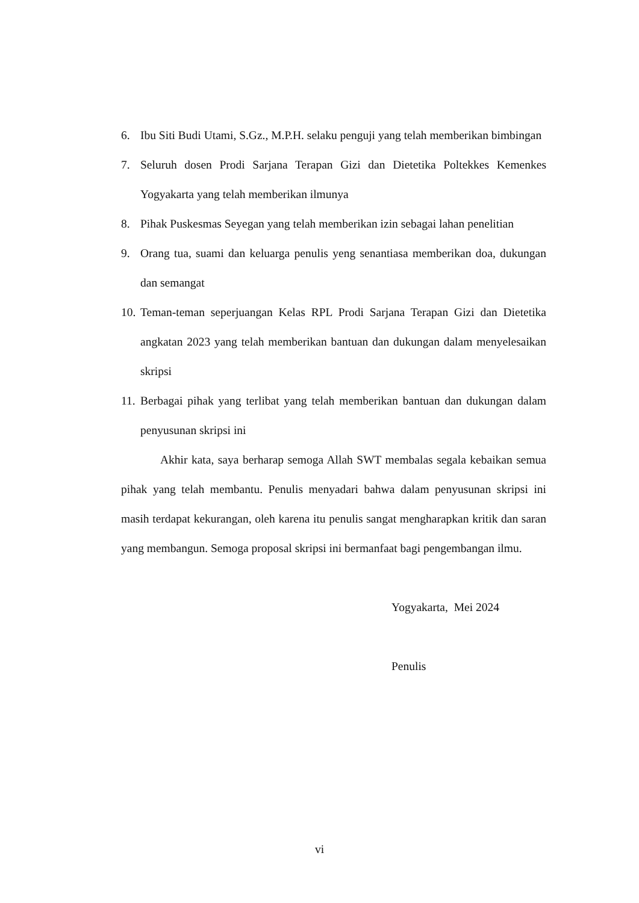6. Ibu Siti Budi Utami, S.Gz., M.P.H. selaku penguji yang telah memberikan bimbingan
7. Seluruh dosen Prodi Sarjana Terapan Gizi dan Dietetika Poltekkes Kemenkes Yogyakarta yang telah memberikan ilmunya
8. Pihak Puskesmas Seyegan yang telah memberikan izin sebagai lahan penelitian
9. Orang tua, suami dan keluarga penulis yeng senantiasa memberikan doa, dukungan dan semangat
10. Teman-teman seperjuangan Kelas RPL Prodi Sarjana Terapan Gizi dan Dietetika angkatan 2023 yang telah memberikan bantuan dan dukungan dalam menyelesaikan skripsi
11. Berbagai pihak yang terlibat yang telah memberikan bantuan dan dukungan dalam penyusunan skripsi ini
Akhir kata, saya berharap semoga Allah SWT membalas segala kebaikan semua pihak yang telah membantu. Penulis menyadari bahwa dalam penyusunan skripsi ini masih terdapat kekurangan, oleh karena itu penulis sangat mengharapkan kritik dan saran yang membangun. Semoga proposal skripsi ini bermanfaat bagi pengembangan ilmu.
Yogyakarta, Mei 2024
Penulis
vi